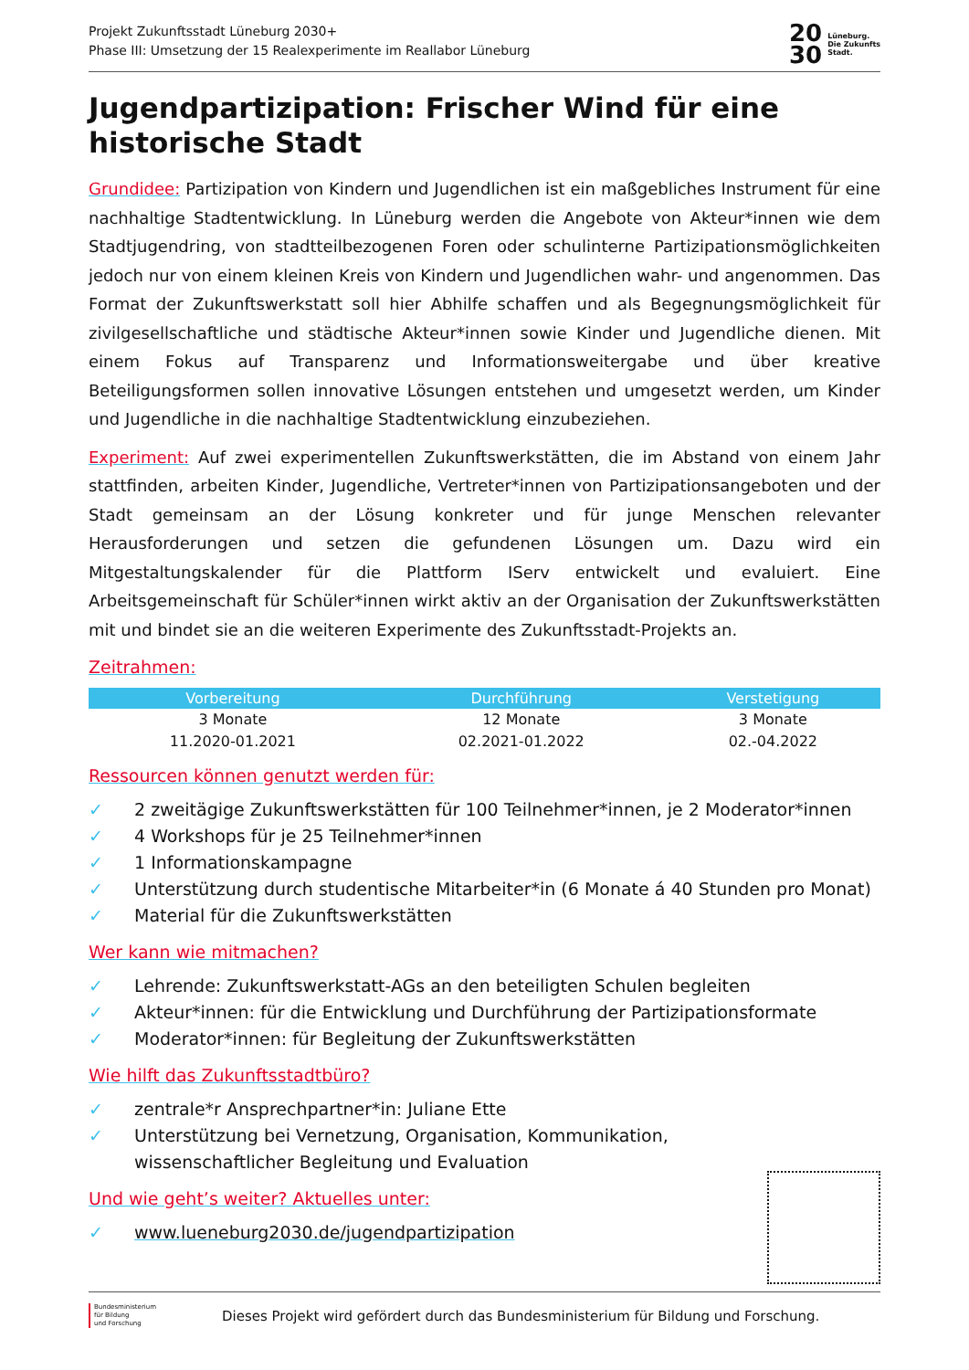Projekt Zukunftsstadt Lüneburg 2030+
Phase III: Umsetzung der 15 Realexperimente im Reallabor Lüneburg
20
30
Lüneburg.
Die Zukunfts
Stadt.
Jugendpartizipation: Frischer Wind für eine historische Stadt
Grundidee: Partizipation von Kindern und Jugendlichen ist ein maßgebliches Instrument für eine nachhaltige Stadtentwicklung. In Lüneburg werden die Angebote von Akteur*innen wie dem Stadtjugendring, von stadtteilbezogenen Foren oder schulinterne Partizipationsmöglichkeiten jedoch nur von einem kleinen Kreis von Kindern und Jugendlichen wahr- und angenommen. Das Format der Zukunftswerkstatt soll hier Abhilfe schaffen und als Begegnungsmöglichkeit für zivilgesellschaftliche und städtische Akteur*innen sowie Kinder und Jugendliche dienen. Mit einem Fokus auf Transparenz und Informationsweitergabe und über kreative Beteiligungsformen sollen innovative Lösungen entstehen und umgesetzt werden, um Kinder und Jugendliche in die nachhaltige Stadtentwicklung einzubeziehen.
Experiment: Auf zwei experimentellen Zukunftswerkstätten, die im Abstand von einem Jahr stattfinden, arbeiten Kinder, Jugendliche, Vertreter*innen von Partizipationsangeboten und der Stadt gemeinsam an der Lösung konkreter und für junge Menschen relevanter Herausforderungen und setzen die gefundenen Lösungen um. Dazu wird ein Mitgestaltungskalender für die Plattform IServ entwickelt und evaluiert. Eine Arbeitsgemeinschaft für Schüler*innen wirkt aktiv an der Organisation der Zukunftswerkstätten mit und bindet sie an die weiteren Experimente des Zukunftsstadt-Projekts an.
Zeitrahmen:
| Vorbereitung | Durchführung | Verstetigung |
| --- | --- | --- |
| 3 Monate | 12 Monate | 3 Monate |
| 11.2020-01.2021 | 02.2021-01.2022 | 02.-04.2022 |
Ressourcen können genutzt werden für:
✓ 2 zweitägige Zukunftswerkstätten für 100 Teilnehmer*innen, je 2 Moderator*innen
✓ 4 Workshops für je 25 Teilnehmer*innen
✓ 1 Informationskampagne
✓ Unterstützung durch studentische Mitarbeiter*in (6 Monate á 40 Stunden pro Monat)
✓ Material für die Zukunftswerkstätten
Wer kann wie mitmachen?
✓ Lehrende: Zukunftswerkstatt-AGs an den beteiligten Schulen begleiten
✓ Akteur*innen: für die Entwicklung und Durchführung der Partizipationsformate
✓ Moderator*innen: für Begleitung der Zukunftswerkstätten
Wie hilft das Zukunftsstadtbüro?
✓ zentrale*r Ansprechpartner*in: Juliane Ette
✓ Unterstützung bei Vernetzung, Organisation, Kommunikation, wissenschaftlicher Begleitung und Evaluation
Und wie geht’s weiter? Aktuelles unter:
✓ www.lueneburg2030.de/jugendpartizipation
Bundesministerium
für Bildung
und Forschung
Dieses Projekt wird gefördert durch das Bundesministerium für Bildung und Forschung.